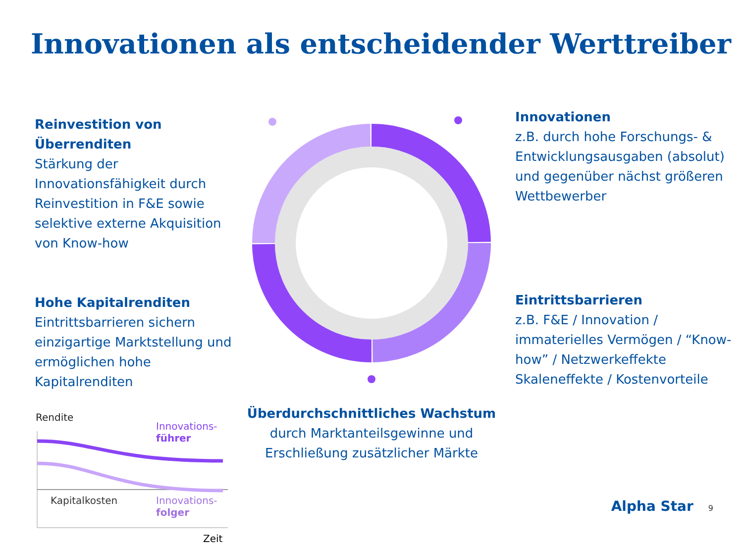Innovationen als entscheidender Werttreiber
Reinvestition von Überrenditen
Stärkung der Innovationsfähigkeit durch Reinvestition in F&E sowie selektive externe Akquisition von Know-how
Hohe Kapitalrenditen
Eintrittsbarrieren sichern einzigartige Marktstellung und ermöglichen hohe Kapitalrenditen
Rendite
Innovations-
führer
Kapitalkosten
Innovations-
folger
Zeit
Überdurchschnittliches Wachstum
durch Marktanteilsgewinne und Erschließung zusätzlicher Märkte
Innovationen
z.B. durch hohe Forschungs- & Entwicklungsausgaben (absolut) und gegenüber nächst größeren Wettbewerber
Eintrittsbarrieren
z.B. F&E / Innovation / immaterielles Vermögen / “Know-how” / Netzwerkeffekte Skaleneffekte / Kostenvorteile
Alpha Star 9